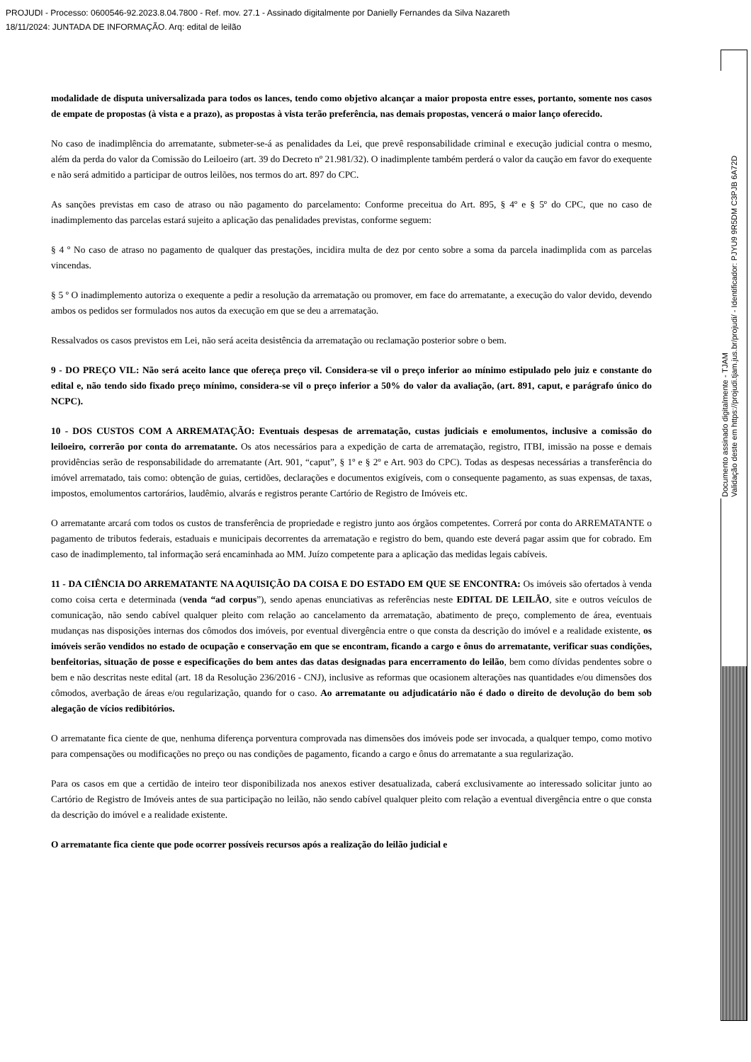PROJUDI - Processo: 0600546-92.2023.8.04.7800 - Ref. mov. 27.1 - Assinado digitalmente por Danielly Fernandes da Silva Nazareth
18/11/2024: JUNTADA DE INFORMAÇÃO. Arq: edital de leilão
modalidade de disputa universalizada para todos os lances, tendo como objetivo alcançar a maior proposta entre esses, portanto, somente nos casos de empate de propostas (à vista e a prazo), as propostas à vista terão preferência, nas demais propostas, vencerá o maior lanço oferecido.
No caso de inadimplência do arrematante, submeter-se-á as penalidades da Lei, que prevê responsabilidade criminal e execução judicial contra o mesmo, além da perda do valor da Comissão do Leiloeiro (art. 39 do Decreto nº 21.981/32). O inadimplente também perderá o valor da caução em favor do exequente e não será admitido a participar de outros leilões, nos termos do art. 897 do CPC.
As sanções previstas em caso de atraso ou não pagamento do parcelamento: Conforme preceitua do Art. 895, § 4º e § 5º do CPC, que no caso de inadimplemento das parcelas estará sujeito a aplicação das penalidades previstas, conforme seguem:
§ 4 º No caso de atraso no pagamento de qualquer das prestações, incidira multa de dez por cento sobre a soma da parcela inadimplida com as parcelas vincendas.
§ 5 º O inadimplemento autoriza o exequente a pedir a resolução da arrematação ou promover, em face do arrematante, a execução do valor devido, devendo ambos os pedidos ser formulados nos autos da execução em que se deu a arrematação.
Ressalvados os casos previstos em Lei, não será aceita desistência da arrematação ou reclamação posterior sobre o bem.
9 - DO PREÇO VIL: Não será aceito lance que ofereça preço vil. Considera-se vil o preço inferior ao mínimo estipulado pelo juiz e constante do edital e, não tendo sido fixado preço mínimo, considera-se vil o preço inferior a 50% do valor da avaliação, (art. 891, caput, e parágrafo único do NCPC).
10 - DOS CUSTOS COM A ARREMATAÇÃO: Eventuais despesas de arrematação, custas judiciais e emolumentos, inclusive a comissão do leiloeiro, correrão por conta do arrematante. Os atos necessários para a expedição de carta de arrematação, registro, ITBI, imissão na posse e demais providências serão de responsabilidade do arrematante (Art. 901, “caput”, § 1º e § 2º e Art. 903 do CPC). Todas as despesas necessárias a transferência do imóvel arrematado, tais como: obtenção de guias, certidões, declarações e documentos exigíveis, com o consequente pagamento, as suas expensas, de taxas, impostos, emolumentos cartorários, laudêmio, alvarás e registros perante Cartório de Registro de Imóveis etc.
O arrematante arcará com todos os custos de transferência de propriedade e registro junto aos órgãos competentes. Correrá por conta do ARREMATANTE o pagamento de tributos federais, estaduais e municipais decorrentes da arrematação e registro do bem, quando este deverá pagar assim que for cobrado. Em caso de inadimplemento, tal informação será encaminhada ao MM. Juízo competente para a aplicação das medidas legais cabíveis.
11 - DA CIÊNCIA DO ARREMATANTE NA AQUISIÇÃO DA COISA E DO ESTADO EM QUE SE ENCONTRA: Os imóveis são ofertados à venda como coisa certa e determinada (venda “ad corpus”), sendo apenas enunciativas as referências neste EDITAL DE LEILÃO, site e outros veículos de comunicação, não sendo cabível qualquer pleito com relação ao cancelamento da arrematação, abatimento de preço, complemento de área, eventuais mudanças nas disposições internas dos cômodos dos imóveis, por eventual divergência entre o que consta da descrição do imóvel e a realidade existente, os imóveis serão vendidos no estado de ocupação e conservação em que se encontram, ficando a cargo e ônus do arrematante, verificar suas condições, benfeitorias, situação de posse e especificações do bem antes das datas designadas para encerramento do leilão, bem como dívidas pendentes sobre o bem e não descritas neste edital (art. 18 da Resolução 236/2016 - CNJ), inclusive as reformas que ocasionem alterações nas quantidades e/ou dimensões dos cômodos, averbação de áreas e/ou regularização, quando for o caso. Ao arrematante ou adjudicatário não é dado o direito de devolução do bem sob alegação de vícios redibitórios.
O arrematante fica ciente de que, nenhuma diferença porventura comprovada nas dimensões dos imóveis pode ser invocada, a qualquer tempo, como motivo para compensações ou modificações no preço ou nas condições de pagamento, ficando a cargo e ônus do arrematante a sua regularização.
Para os casos em que a certidão de inteiro teor disponibilizada nos anexos estiver desatualizada, caberá exclusivamente ao interessado solicitar junto ao Cartório de Registro de Imóveis antes de sua participação no leilão, não sendo cabível qualquer pleito com relação a eventual divergência entre o que consta da descrição do imóvel e a realidade existente.
O arrematante fica ciente que pode ocorrer possíveis recursos após a realização do leilão judicial e
Documento assinado digitalmente - TJAM
Validação deste em https://projudi.tjam.jus.br/projudi/ - Identificador: PJYU9 9R5DM C3PJB 6A72D